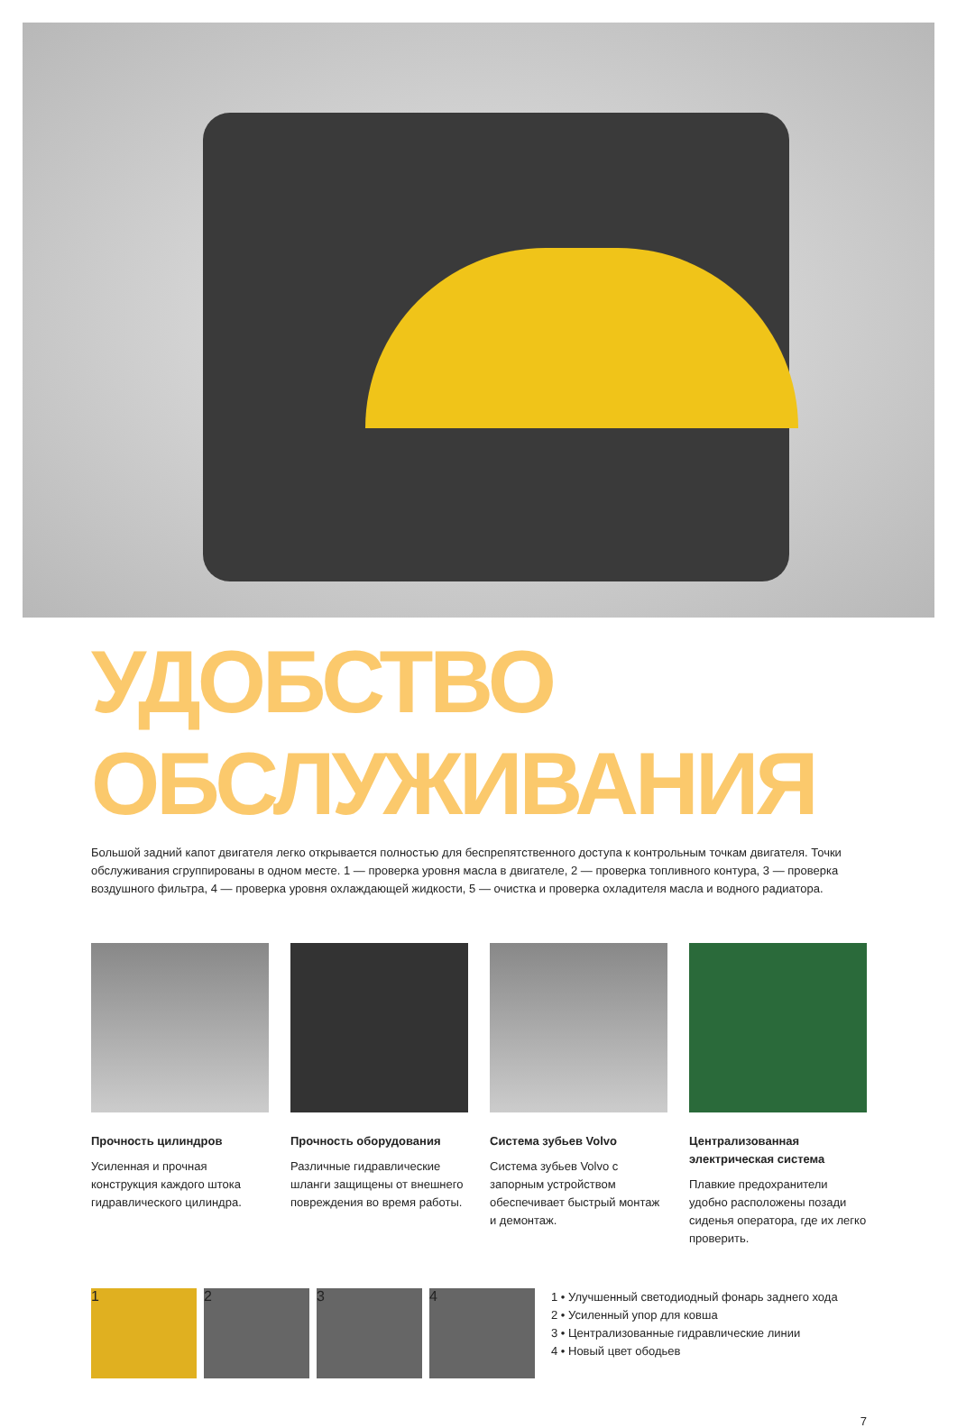УДОБСТВО ОБСЛУЖИВАНИЯ
Большой задний капот двигателя легко открывается полностью для беспрепятственного доступа к контрольным точкам двигателя. Точки обслуживания сгруппированы в одном месте. 1 — проверка уровня масла в двигателе, 2 — проверка топливного контура, 3 — проверка воздушного фильтра, 4 — проверка уровня охлаждающей жидкости, 5 — очистка и проверка охладителя масла и водного радиатора.
Прочность цилиндров
Усиленная и прочная конструкция каждого штока гидравлического цилиндра.
Прочность оборудования
Различные гидравлические шланги защищены от внешнего повреждения во время работы.
Система зубьев Volvo
Система зубьев Volvo с запорным устройством обеспечивает быстрый монтаж и демонтаж.
Централизованная электрическая система
Плавкие предохранители удобно расположены позади сиденья оператора, где их легко проверить.
1 2 3 4
1 • Улучшенный светодиодный фонарь заднего хода
2 • Усиленный упор для ковша
3 • Централизованные гидравлические линии
4 • Новый цвет ободьев
7